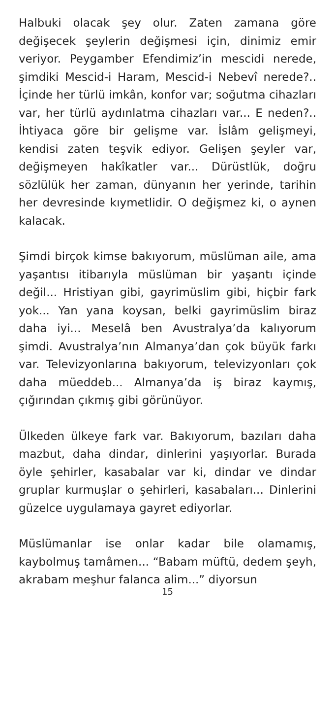Halbuki olacak şey olur. Zaten zamana göre değişecek şeylerin değişmesi için, dinimiz emir veriyor. Peygamber Efendimiz’in mescidi nerede, şimdiki Mescid-i Haram, Mescid-i Nebevî nerede?.. İçinde her türlü imkân, konfor var; soğutma cihazları var, her türlü aydınlatma cihazları var... E neden?.. İhtiyaca göre bir gelişme var. İslâm gelişmeyi, kendisi zaten teşvik ediyor. Gelişen şeyler var, değişmeyen hakîkatler var... Dürüstlük, doğru sözlülük her zaman, dünyanın her yerinde, tarihin her devresinde kıymetlidir. O değişmez ki, o aynen kalacak.
Şimdi birçok kimse bakıyorum, müslüman aile, ama yaşantısı itibarıyla müslüman bir yaşantı içinde değil... Hristiyan gibi, gayrimüslim gibi, hiçbir fark yok... Yan yana koysan, belki gayrimüslim biraz daha iyi... Meselâ ben Avustralya’da kalıyorum şimdi. Avustralya’nın Almanya’dan çok büyük farkı var. Televizyonlarına bakıyorum, televizyonları çok daha müeddeb... Almanya’da iş biraz kaymış, çığırından çıkmış gibi görünüyor.
Ülkeden ülkeye fark var. Bakıyorum, bazıları daha mazbut, daha dindar, dinlerini yaşıyorlar. Burada öyle şehirler, kasabalar var ki, dindar ve dindar gruplar kurmuşlar o şehirleri, kasabaları... Dinlerini güzelce uygulamaya gayret ediyorlar.
Müslümanlar ise onlar kadar bile olamamış, kaybolmuş tamâmen... “Babam müftü, dedem şeyh, akrabam meşhur falanca alim...” diyorsun
15